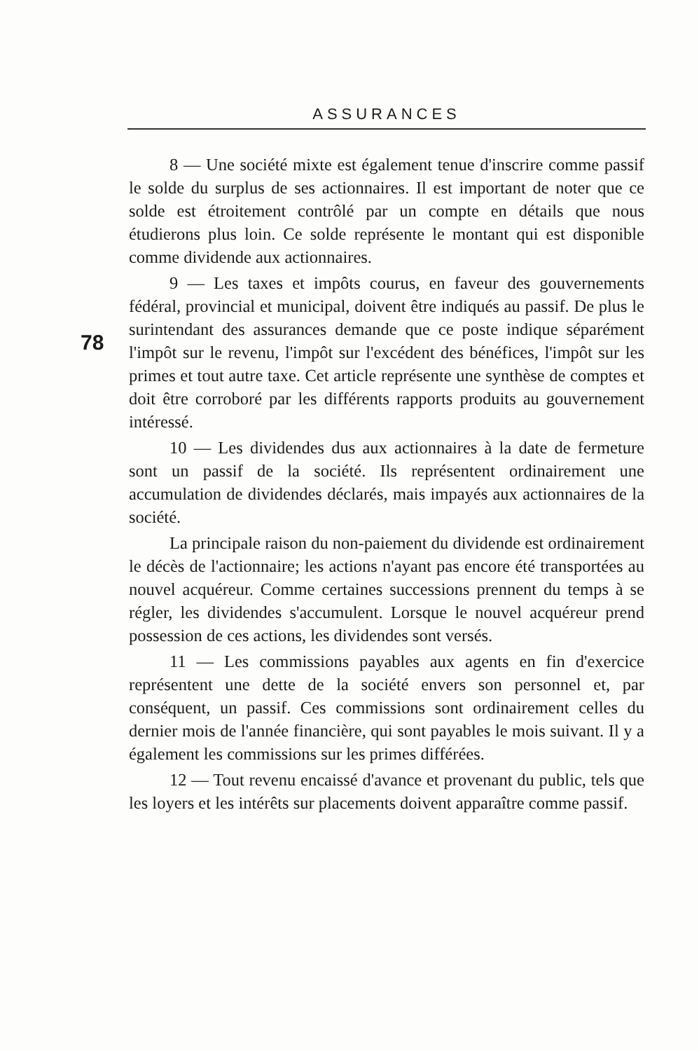ASSURANCES
78
8 — Une société mixte est également tenue d'inscrire comme passif le solde du surplus de ses actionnaires. Il est important de noter que ce solde est étroitement contrôlé par un compte en détails que nous étudierons plus loin. Ce solde représente le montant qui est disponible comme dividende aux actionnaires.
9 — Les taxes et impôts courus, en faveur des gouvernements fédéral, provincial et municipal, doivent être indiqués au passif. De plus le surintendant des assurances demande que ce poste indique séparément l'impôt sur le revenu, l'impôt sur l'excédent des bénéfices, l'impôt sur les primes et tout autre taxe. Cet article représente une synthèse de comptes et doit être corroboré par les différents rapports produits au gouvernement intéressé.
10 — Les dividendes dus aux actionnaires à la date de fermeture sont un passif de la société. Ils représentent ordinairement une accumulation de dividendes déclarés, mais impayés aux actionnaires de la société.
La principale raison du non-paiement du dividende est ordinairement le décès de l'actionnaire; les actions n'ayant pas encore été transportées au nouvel acquéreur. Comme certaines successions prennent du temps à se régler, les dividendes s'accumulent. Lorsque le nouvel acquéreur prend possession de ces actions, les dividendes sont versés.
11 — Les commissions payables aux agents en fin d'exercice représentent une dette de la société envers son personnel et, par conséquent, un passif. Ces commissions sont ordinairement celles du dernier mois de l'année financière, qui sont payables le mois suivant. Il y a également les commissions sur les primes différées.
12 — Tout revenu encaissé d'avance et provenant du public, tels que les loyers et les intérêts sur placements doivent apparaître comme passif.